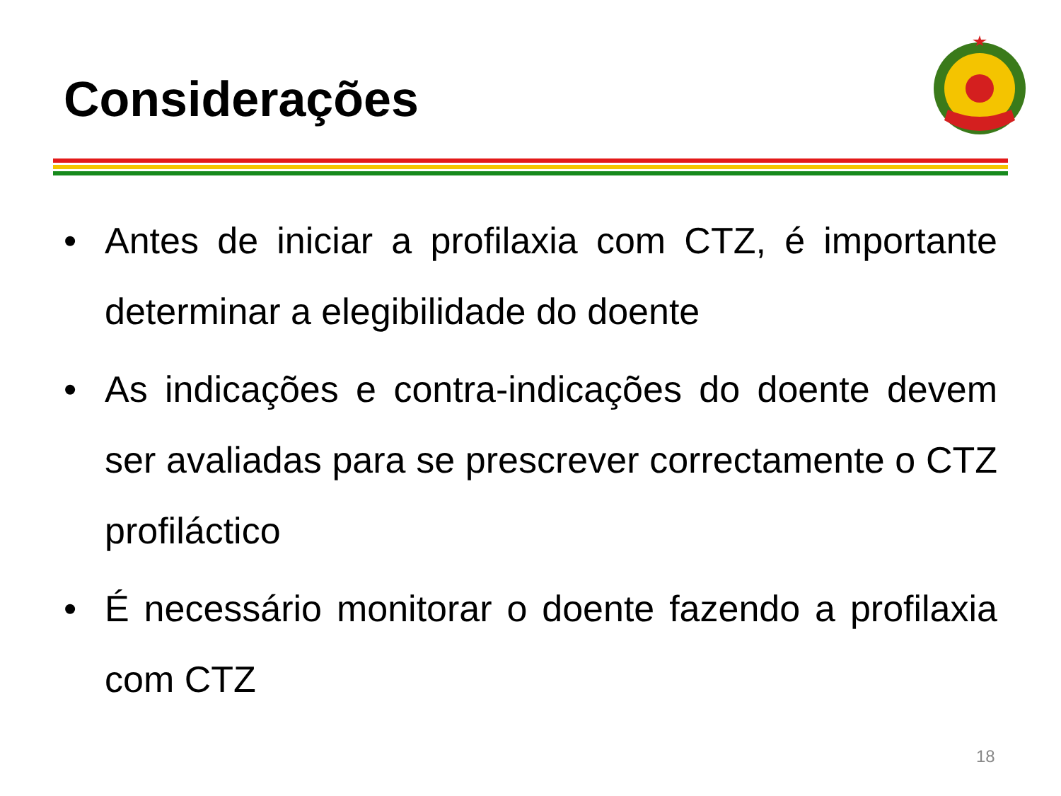Considerações
• Antes de iniciar a profilaxia com CTZ, é importante determinar a elegibilidade do doente
• As indicações e contra-indicações do doente devem ser avaliadas para se prescrever correctamente o CTZ profiláctico
• É necessário monitorar o doente fazendo a profilaxia com CTZ
18